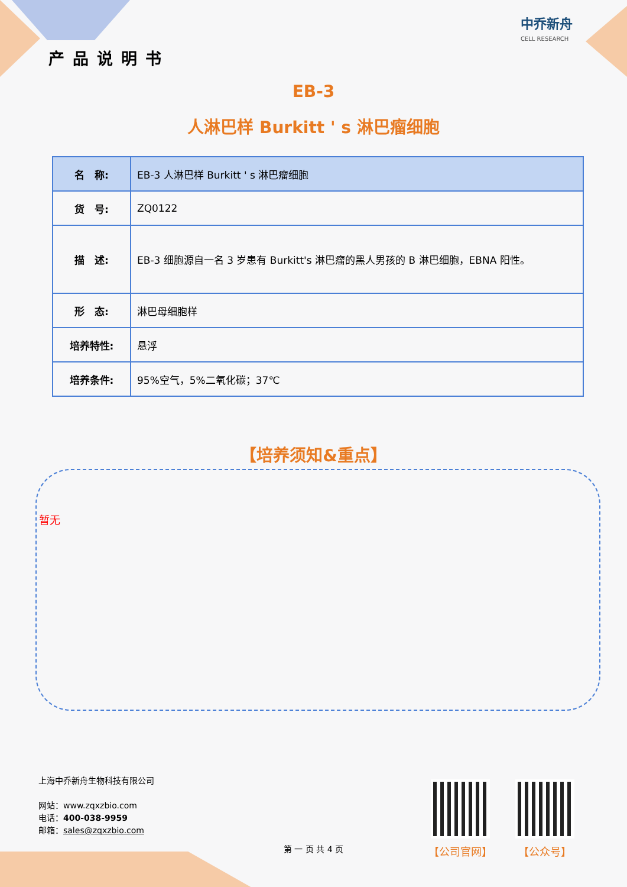产品说明书
中乔新舟
CELL RESEARCH
EB-3
人淋巴样 Burkitt ' s 淋巴瘤细胞
| 名 称: | EB-3 人淋巴样 Burkitt ' s 淋巴瘤细胞 |
| 货 号: | ZQ0122 |
| 描 述: | EB-3 细胞源自一名 3 岁患有 Burkitt's 淋巴瘤的黑人男孩的 B 淋巴细胞，EBNA 阳性。 |
| 形 态: | 淋巴母细胞样 |
| 培养特性: | 悬浮 |
| 培养条件: | 95%空气，5%二氧化碳；37℃ |
【培养须知&重点】
暂无
上海中乔新舟生物科技有限公司
网站：www.zqxzbio.com
电话：400-038-9959
邮箱：sales@zqxzbio.com
【公司官网】 【公众号】
第 一 页 共 4 页